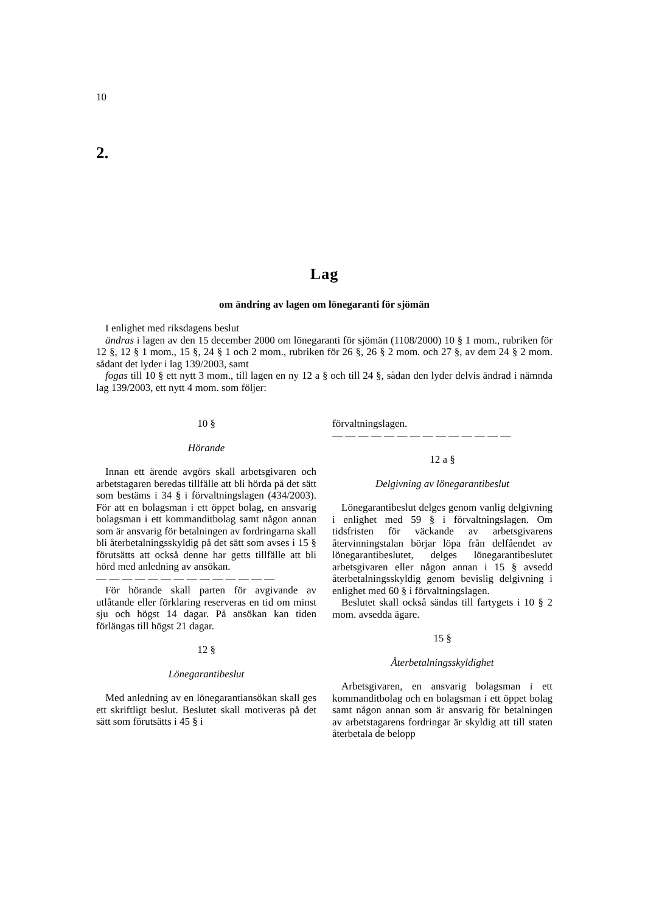10
2.
Lag
om ändring av lagen om lönegaranti för sjömän
I enlighet med riksdagens beslut
ändras i lagen av den 15 december 2000 om lönegaranti för sjömän (1108/2000) 10 § 1 mom., rubriken för 12 §, 12 § 1 mom., 15 §, 24 § 1 och 2 mom., rubriken för 26 §, 26 § 2 mom. och 27 §, av dem 24 § 2 mom. sådant det lyder i lag 139/2003, samt
fogas till 10 § ett nytt 3 mom., till lagen en ny 12 a § och till 24 §, sådan den lyder delvis ändrad i nämnda lag 139/2003, ett nytt 4 mom. som följer:
10 §
Hörande
Innan ett ärende avgörs skall arbetsgivaren och arbetstagaren beredas tillfälle att bli hörda på det sätt som bestäms i 34 § i förvaltningslagen (434/2003). För att en bolagsman i ett öppet bolag, en ansvarig bolagsman i ett kommanditbolag samt någon annan som är ansvarig för betalningen av fordringarna skall bli återbetalningsskyldig på det sätt som avses i 15 § förutsätts att också denne har getts tillfälle att bli hörd med anledning av ansökan.
— — — — — — — — — — — — — —
För hörande skall parten för avgivande av utlåtande eller förklaring reserveras en tid om minst sju och högst 14 dagar. På ansökan kan tiden förlängas till högst 21 dagar.
12 §
Lönegarantibeslut
Med anledning av en lönegarantiansökan skall ges ett skriftligt beslut. Beslutet skall motiveras på det sätt som förutsätts i 45 § i
förvaltningslagen.
— — — — — — — — — — — — — —
12 a §
Delgivning av lönegarantibeslut
Lönegarantibeslut delges genom vanlig delgivning i enlighet med 59 § i förvaltningslagen. Om tidsfristen för väckande av arbetsgivarens återvinningstalan börjar löpa från delfåendet av lönegarantibeslutet, delges lönegarantibeslutet arbetsgivaren eller någon annan i 15 § avsedd återbetalningsskyldig genom bevislig delgivning i enlighet med 60 § i förvaltningslagen.
Beslutet skall också sändas till fartygets i 10 § 2 mom. avsedda ägare.
15 §
Återbetalningsskyldighet
Arbetsgivaren, en ansvarig bolagsman i ett kommanditbolag och en bolagsman i ett öppet bolag samt någon annan som är ansvarig för betalningen av arbetstagarens fordringar är skyldig att till staten återbetala de belopp